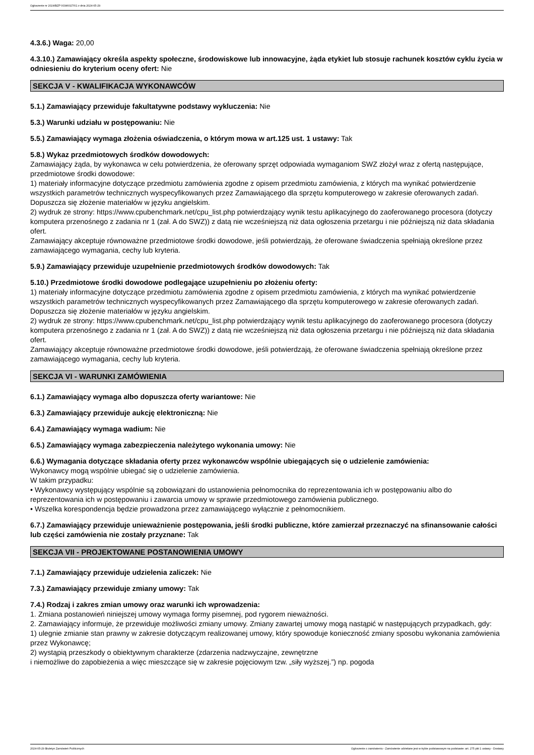Ogłoszenie nr 2024/BZP 00346027/01 z dnia 2024-05-29
4.3.6.) Waga: 20,00
4.3.10.) Zamawiający określa aspekty społeczne, środowiskowe lub innowacyjne, żąda etykiet lub stosuje rachunek kosztów cyklu życia w odniesieniu do kryterium oceny ofert: Nie
SEKCJA V - KWALIFIKACJA WYKONAWCÓW
5.1.) Zamawiający przewiduje fakultatywne podstawy wykluczenia: Nie
5.3.) Warunki udziału w postępowaniu: Nie
5.5.) Zamawiający wymaga złożenia oświadczenia, o którym mowa w art.125 ust. 1 ustawy: Tak
5.8.) Wykaz przedmiotowych środków dowodowych:
Zamawiający żąda, by wykonawca w celu potwierdzenia, że oferowany sprzęt odpowiada wymaganiom SWZ złożył wraz z ofertą następujące, przedmiotowe środki dowodowe:
1) materiały informacyjne dotyczące przedmiotu zamówienia zgodne z opisem przedmiotu zamówienia, z których ma wynikać potwierdzenie wszystkich parametrów technicznych wyspecyfikowanych przez Zamawiającego dla sprzętu komputerowego w zakresie oferowanych zadań. Dopuszcza się złożenie materiałów w języku angielskim.
2) wydruk ze strony: https://www.cpubenchmark.net/cpu_list.php potwierdzający wynik testu aplikacyjnego do zaoferowanego procesora (dotyczy komputera przenośnego z zadania nr 1 (zał. A do SWZ)) z datą nie wcześniejszą niż data ogłoszenia przetargu i nie późniejszą niż data składania ofert.
Zamawiający akceptuje równoważne przedmiotowe środki dowodowe, jeśli potwierdzają, że oferowane świadczenia spełniają określone przez zamawiającego wymagania, cechy lub kryteria.
5.9.) Zamawiający przewiduje uzupełnienie przedmiotowych środków dowodowych: Tak
5.10.) Przedmiotowe środki dowodowe podlegające uzupełnieniu po złożeniu oferty:
1) materiały informacyjne dotyczące przedmiotu zamówienia zgodne z opisem przedmiotu zamówienia, z których ma wynikać potwierdzenie wszystkich parametrów technicznych wyspecyfikowanych przez Zamawiającego dla sprzętu komputerowego w zakresie oferowanych zadań. Dopuszcza się złożenie materiałów w języku angielskim.
2) wydruk ze strony: https://www.cpubenchmark.net/cpu_list.php potwierdzający wynik testu aplikacyjnego do zaoferowanego procesora (dotyczy komputera przenośnego z zadania nr 1 (zał. A do SWZ)) z datą nie wcześniejszą niż data ogłoszenia przetargu i nie późniejszą niż data składania ofert.
Zamawiający akceptuje równoważne przedmiotowe środki dowodowe, jeśli potwierdzają, że oferowane świadczenia spełniają określone przez zamawiającego wymagania, cechy lub kryteria.
SEKCJA VI - WARUNKI ZAMÓWIENIA
6.1.) Zamawiający wymaga albo dopuszcza oferty wariantowe: Nie
6.3.) Zamawiający przewiduje aukcję elektroniczną: Nie
6.4.) Zamawiający wymaga wadium: Nie
6.5.) Zamawiający wymaga zabezpieczenia należytego wykonania umowy: Nie
6.6.) Wymagania dotyczące składania oferty przez wykonawców wspólnie ubiegających się o udzielenie zamówienia:
Wykonawcy mogą wspólnie ubiegać się o udzielenie zamówienia.
W takim przypadku:
• Wykonawcy występujący wspólnie są zobowiązani do ustanowienia pełnomocnika do reprezentowania ich w postępowaniu albo do reprezentowania ich w postępowaniu i zawarcia umowy w sprawie przedmiotowego zamówienia publicznego.
• Wszelka korespondencja będzie prowadzona przez zamawiającego wyłącznie z pełnomocnikiem.
6.7.) Zamawiający przewiduje unieważnienie postępowania, jeśli środki publiczne, które zamierzał przeznaczyć na sfinansowanie całości lub części zamówienia nie zostały przyznane: Tak
SEKCJA VII - PROJEKTOWANE POSTANOWIENIA UMOWY
7.1.) Zamawiający przewiduje udzielenia zaliczek: Nie
7.3.) Zamawiający przewiduje zmiany umowy: Tak
7.4.) Rodzaj i zakres zmian umowy oraz warunki ich wprowadzenia:
1. Zmiana postanowień niniejszej umowy wymaga formy pisemnej, pod rygorem nieważności.
2. Zamawiający informuje, że przewiduje możliwości zmiany umowy. Zmiany zawartej umowy mogą nastąpić w następujących przypadkach, gdy:
1) ulegnie zmianie stan prawny w zakresie dotyczącym realizowanej umowy, który spowoduje konieczność zmiany sposobu wykonania zamówienia przez Wykonawcę;
2) wystąpią przeszkody o obiektywnym charakterze (zdarzenia nadzwyczajne, zewnętrzne
i niemożliwe do zapobieżenia a więc mieszczące się w zakresie pojęciowym tzw. „siły wyższej.”) np. pogoda
2024-05-29 Biuletyn Zamówień Publicznych Ogłoszenie o zamówieniu - Zamówienie udzielane jest w trybie podstawowym na podstawie: art. 275 pkt 1 ustawy - Dostawy